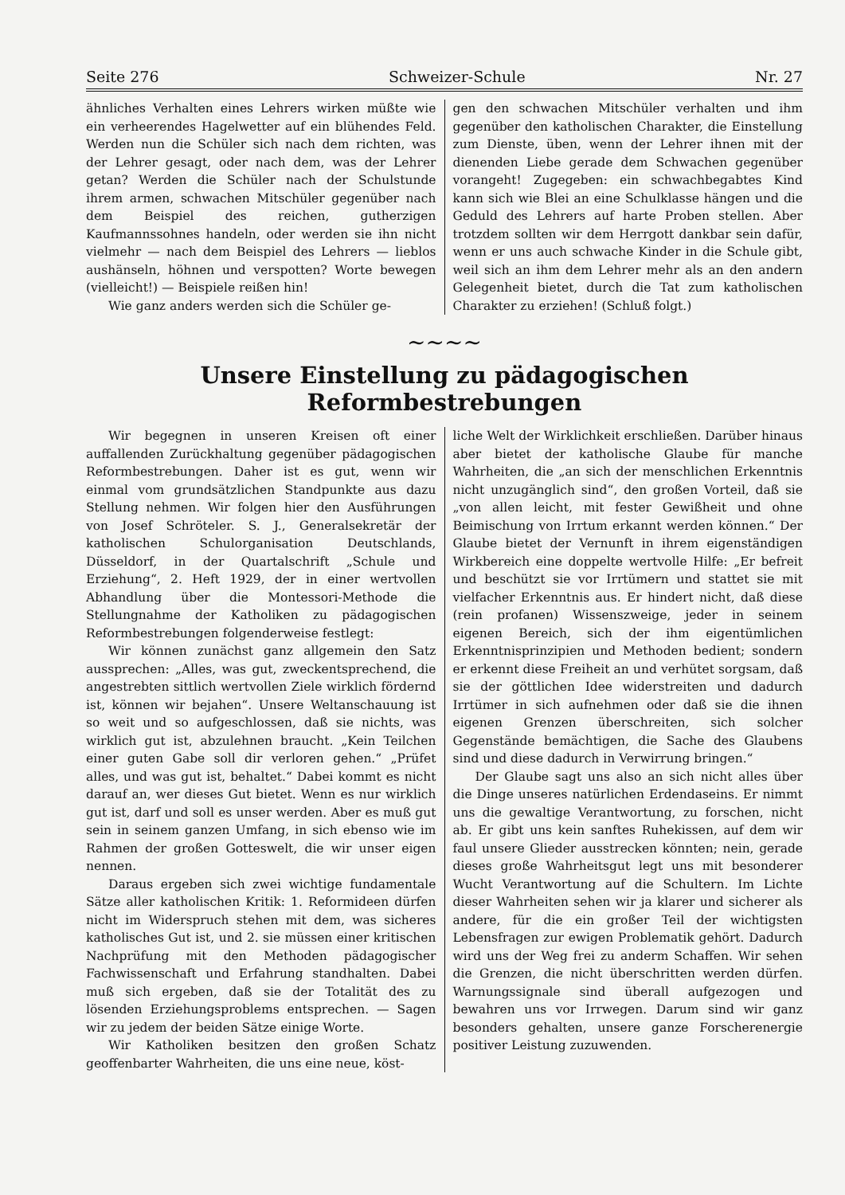Seite 276 Schweizer-Schule Nr. 27
ähnliches Verhalten eines Lehrers wirken müßte wie ein verheerendes Hagelwetter auf ein blühendes Feld. Werden nun die Schüler sich nach dem richten, was der Lehrer gesagt, oder nach dem, was der Lehrer getan? Werden die Schüler nach der Schulstunde ihrem armen, schwachen Mitschüler gegenüber nach dem Beispiel des reichen, gutherzigen Kaufmannssohnes handeln, oder werden sie ihn nicht vielmehr — nach dem Beispiel des Lehrers — lieblos aushänseln, höhnen und verspotten? Worte bewegen (vielleicht!) — Beispiele reißen hin!
Wie ganz anders werden sich die Schüler ge-
gen den schwachen Mitschüler verhalten und ihm gegenüber den katholischen Charakter, die Einstellung zum Dienste, üben, wenn der Lehrer ihnen mit der dienenden Liebe gerade dem Schwachen gegenüber vorangeht! Zugegeben: ein schwachbegabtes Kind kann sich wie Blei an eine Schulklasse hängen und die Geduld des Lehrers auf harte Proben stellen. Aber trotzdem sollten wir dem Herrgott dankbar sein dafür, wenn er uns auch schwache Kinder in die Schule gibt, weil sich an ihm dem Lehrer mehr als an den andern Gelegenheit bietet, durch die Tat zum katholischen Charakter zu erziehen! (Schluß folgt.)
~~~~
Unsere Einstellung zu pädagogischen Reformbestrebungen
Wir begegnen in unseren Kreisen oft einer auffallenden Zurückhaltung gegenüber pädagogischen Reformbestrebungen. Daher ist es gut, wenn wir einmal vom grundsätzlichen Standpunkte aus dazu Stellung nehmen. Wir folgen hier den Ausführungen von Josef Schröteler. S. J., Generalsekretär der katholischen Schulorganisation Deutschlands, Düsseldorf, in der Quartalschrift „Schule und Erziehung“, 2. Heft 1929, der in einer wertvollen Abhandlung über die Montessori-Methode die Stellungnahme der Katholiken zu pädagogischen Reformbestrebungen folgenderweise festlegt:
Wir können zunächst ganz allgemein den Satz aussprechen: „Alles, was gut, zweckentsprechend, die angestrebten sittlich wertvollen Ziele wirklich fördernd ist, können wir bejahen“. Unsere Weltanschauung ist so weit und so aufgeschlossen, daß sie nichts, was wirklich gut ist, abzulehnen braucht. „Kein Teilchen einer guten Gabe soll dir verloren gehen.“ „Prüfet alles, und was gut ist, behaltet.“ Dabei kommt es nicht darauf an, wer dieses Gut bietet. Wenn es nur wirklich gut ist, darf und soll es unser werden. Aber es muß gut sein in seinem ganzen Umfang, in sich ebenso wie im Rahmen der großen Gotteswelt, die wir unser eigen nennen.
Daraus ergeben sich zwei wichtige fundamentale Sätze aller katholischen Kritik: 1. Reformideen dürfen nicht im Widerspruch stehen mit dem, was sicheres katholisches Gut ist, und 2. sie müssen einer kritischen Nachprüfung mit den Methoden pädagogischer Fachwissenschaft und Erfahrung standhalten. Dabei muß sich ergeben, daß sie der Totalität des zu lösenden Erziehungsproblems entsprechen. — Sagen wir zu jedem der beiden Sätze einige Worte.
Wir Katholiken besitzen den großen Schatz geoffenbarter Wahrheiten, die uns eine neue, köst-
liche Welt der Wirklichkeit erschließen. Darüber hinaus aber bietet der katholische Glaube für manche Wahrheiten, die „an sich der menschlichen Erkenntnis nicht unzugänglich sind“, den großen Vorteil, daß sie „von allen leicht, mit fester Gewißheit und ohne Beimischung von Irrtum erkannt werden können.“ Der Glaube bietet der Vernunft in ihrem eigenständigen Wirkbereich eine doppelte wertvolle Hilfe: „Er befreit und beschützt sie vor Irrtümern und stattet sie mit vielfacher Erkenntnis aus. Er hindert nicht, daß diese (rein profanen) Wissenszweige, jeder in seinem eigenen Bereich, sich der ihm eigentümlichen Erkenntnisprinzipien und Methoden bedient; sondern er erkennt diese Freiheit an und verhütet sorgsam, daß sie der göttlichen Idee widerstreiten und dadurch Irrtümer in sich aufnehmen oder daß sie die ihnen eigenen Grenzen überschreiten, sich solcher Gegenstände bemächtigen, die Sache des Glaubens sind und diese dadurch in Verwirrung bringen.“
Der Glaube sagt uns also an sich nicht alles über die Dinge unseres natürlichen Erdendaseins. Er nimmt uns die gewaltige Verantwortung, zu forschen, nicht ab. Er gibt uns kein sanftes Ruhekissen, auf dem wir faul unsere Glieder ausstrecken könnten; nein, gerade dieses große Wahrheitsgut legt uns mit besonderer Wucht Verantwortung auf die Schultern. Im Lichte dieser Wahrheiten sehen wir ja klarer und sicherer als andere, für die ein großer Teil der wichtigsten Lebensfragen zur ewigen Problematik gehört. Dadurch wird uns der Weg frei zu anderm Schaffen. Wir sehen die Grenzen, die nicht überschritten werden dürfen. Warnungssignale sind überall aufgezogen und bewahren uns vor Irrwegen. Darum sind wir ganz besonders gehalten, unsere ganze Forscherenergie positiver Leistung zuzuwenden.